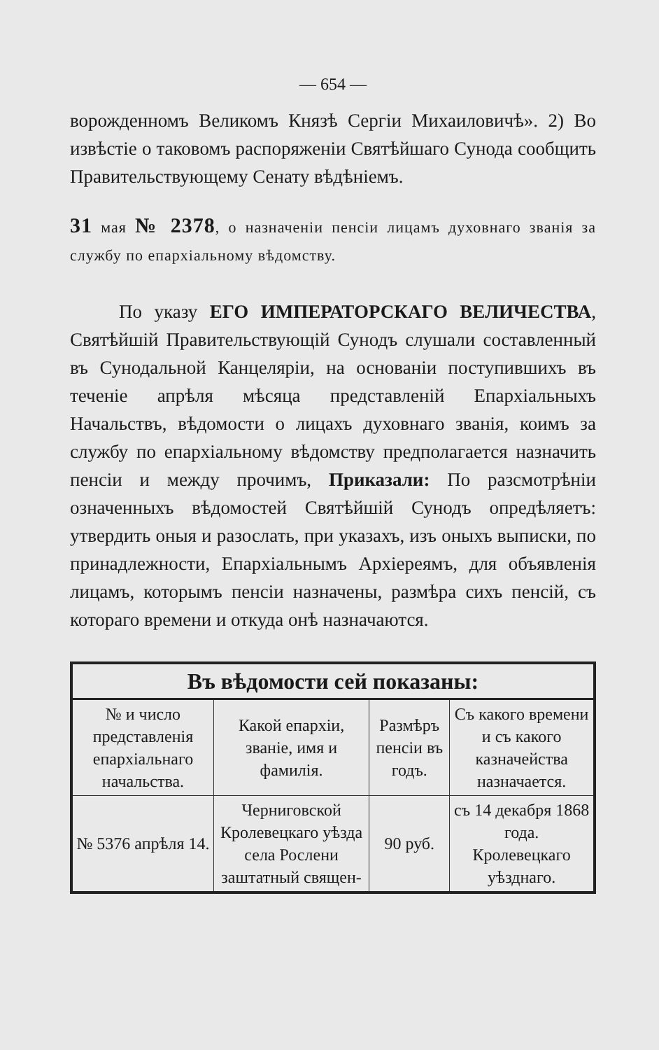— 654 —
ворожденномъ Великомъ Князѣ Сергіи Михаиловичѣ». 2) Во извѣстіе о таковомъ распоряженіи Святѣйшаго Сунода сообщить Правительствующему Сенату вѣдѣніемъ.
31 мая № 2378, о назначеніи пенсіи лицамъ духовнаго званія за службу по епархіальному вѣдомству.
По указу ЕГО ИМПЕРАТОРСКАГО ВЕЛИЧЕСТВА, Святѣйшій Правительствующій Сунодъ слушали составленный въ Сунодальной Канцеляріи, на основаніи поступившихъ въ теченіе апрѣля мѣсяца представленій Епархіальныхъ Начальствъ, вѣдомости о лицахъ духовнаго званія, коимъ за службу по епархіальному вѣдомству предполагается назначить пенсіи и между прочимъ, Приказали: По разсмотрѣніи означенныхъ вѣдомостей Святѣйшій Сунодъ опредѣляетъ: утвердить оныя и разослать, при указахъ, изъ оныхъ выписки, по принадлежности, Епархіальнымъ Архіереямъ, для объявленія лицамъ, которымъ пенсіи назначены, размѣра сихъ пенсій, съ котораго времени и откуда онѣ назначаются.
| Въ вѣдомости сей показаны: | | | |
| --- | --- | --- | --- |
| № и число представленія епархіальнаго начальства. | Какой епархіи, званіе, имя и фамилія. | Размѣръ пенсіи въ годъ. | Съ какого времени и съ какого казначейства назначается. |
| № 5376 апрѣля 14. | Черниговской Кролевецкаго уѣзда села Рослени заштатный священ- | 90 руб. | съ 14 декабря 1868 года. Кролевецкаго уѣзднаго. |